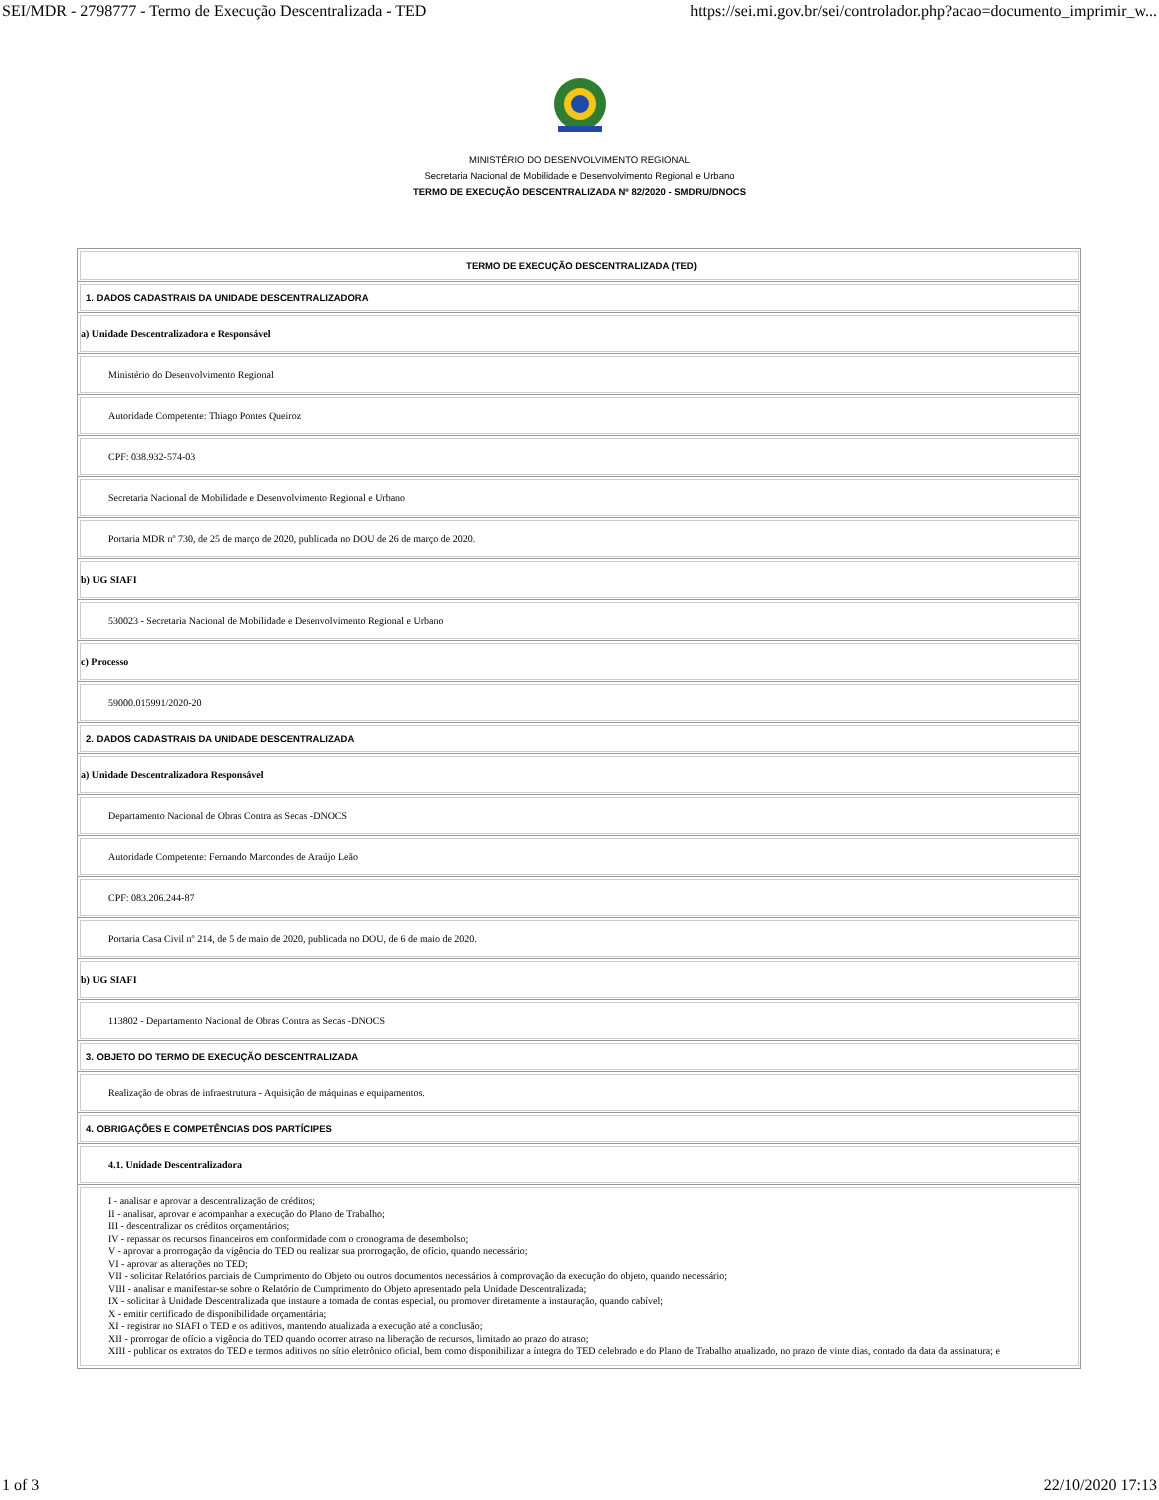SEI/MDR - 2798777 - Termo de Execução Descentralizada - TED https://sei.mi.gov.br/sei/controlador.php?acao=documento_imprimir_w...
MINISTÉRIO DO DESENVOLVIMENTO REGIONAL
Secretaria Nacional de Mobilidade e Desenvolvimento Regional e Urbano
TERMO DE EXECUÇÃO DESCENTRALIZADA Nº 82/2020 - SMDRU/DNOCS
| TERMO DE EXECUÇÃO DESCENTRALIZADA (TED) |
| 1. DADOS CADASTRAIS DA UNIDADE DESCENTRALIZADORA |
| a) Unidade Descentralizadora e Responsável |
| Ministério do Desenvolvimento Regional |
| Autoridade Competente: Thiago Pontes Queiroz |
| CPF: 038.932-574-03 |
| Secretaria Nacional de Mobilidade e Desenvolvimento Regional e Urbano |
| Portaria MDR nº 730, de 25 de março de 2020, publicada no DOU de 26 de março de 2020. |
| b) UG SIAFI |
| 530023 - Secretaria Nacional de Mobilidade e Desenvolvimento Regional e Urbano |
| c) Processo |
| 59000.015991/2020-20 |
| 2. DADOS CADASTRAIS DA UNIDADE DESCENTRALIZADA |
| a) Unidade Descentralizadora Responsável |
| Departamento Nacional de Obras Contra as Secas -DNOCS |
| Autoridade Competente: Fernando Marcondes de Araújo Leão |
| CPF: 083.206.244-87 |
| Portaria Casa Civil nº 214, de 5 de maio de 2020, publicada no DOU, de 6 de maio de 2020. |
| b) UG SIAFI |
| 113802 - Departamento Nacional de Obras Contra as Secas -DNOCS |
| 3. OBJETO DO TERMO DE EXECUÇÃO DESCENTRALIZADA |
| Realização de obras de infraestrutura - Aquisição de máquinas e equipamentos. |
| 4. OBRIGAÇÕES E COMPETÊNCIAS DOS PARTÍCIPES |
| 4.1. Unidade Descentralizadora |
| I - analisar e aprovar a descentralização de créditos; II - analisar, aprovar e acompanhar a execução do Plano de Trabalho; III - descentralizar os créditos orçamentários; IV - repassar os recursos financeiros em conformidade com o cronograma de desembolso; V - aprovar a prorrogação da vigência do TED ou realizar sua prorrogação, de ofício, quando necessário; VI - aprovar as alterações no TED; VII - solicitar Relatórios parciais de Cumprimento do Objeto ou outros documentos necessários à comprovação da execução do objeto, quando necessário; VIII - analisar e manifestar-se sobre o Relatório de Cumprimento do Objeto apresentado pela Unidade Descentralizada; IX - solicitar à Unidade Descentralizada que instaure a tomada de contas especial, ou promover diretamente a instauração, quando cabível; X - emitir certificado de disponibilidade orçamentária; XI - registrar no SIAFI o TED e os aditivos, mantendo atualizada a execução até a conclusão; XII - prorrogar de ofício a vigência do TED quando ocorrer atraso na liberação de recursos, limitado ao prazo do atraso; XIII - publicar os extratos do TED e termos aditivos no sítio eletrônico oficial, bem como disponibilizar a íntegra do TED celebrado e do Plano de Trabalho atualizado, no prazo de vinte dias, contado da data da assinatura; e |
1 of 3 22/10/2020 17:13